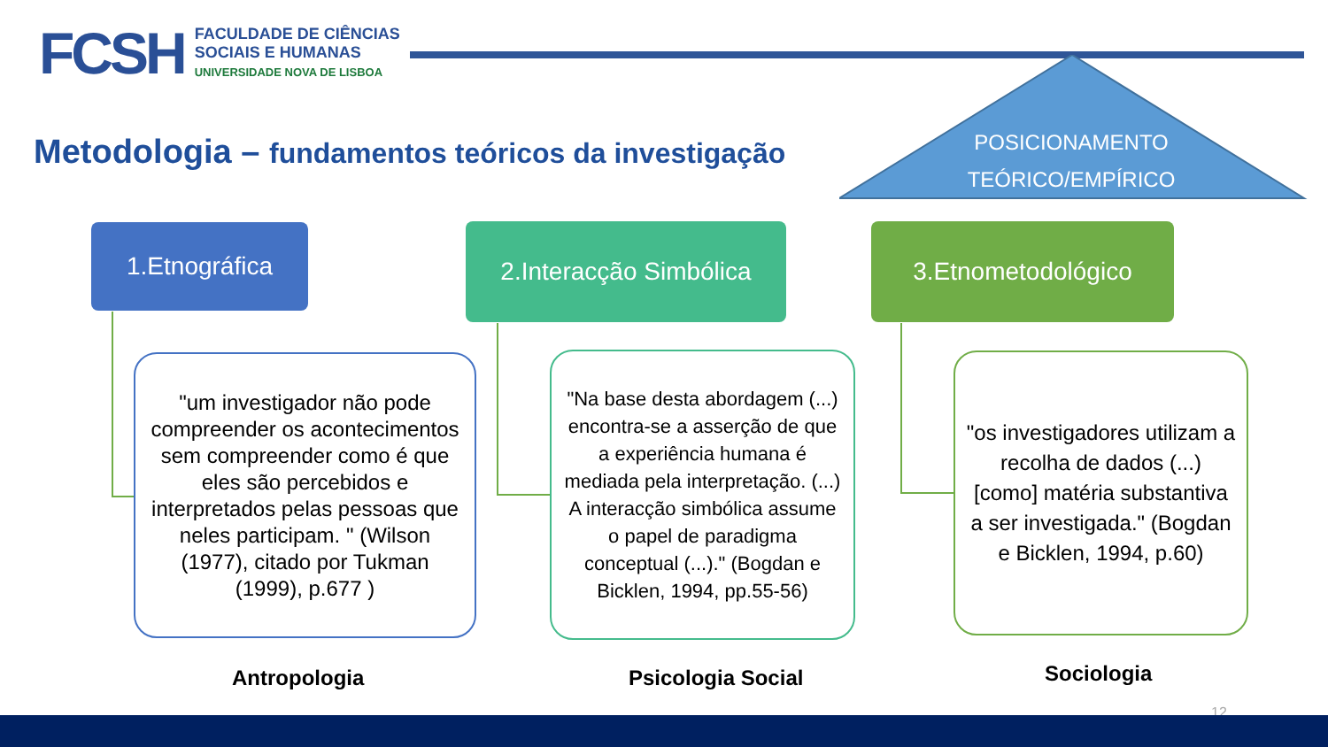FCSH
FACULDADE DE CIÊNCIAS
SOCIAIS E HUMANAS
UNIVERSIDADE NOVA DE LISBOA
POSICIONAMENTO TEÓRICO/EMPÍRICO
Metodologia – fundamentos teóricos da investigação
1.Etnográfica
2.Interacção Simbólica
3.Etnometodológico
"um investigador não pode compreender os acontecimentos sem compreender como é que eles são percebidos e interpretados pelas pessoas que neles participam. " (Wilson (1977), citado por Tukman (1999), p.677 )
"Na base desta abordagem (...) encontra-se a asserção de que a experiência humana é mediada pela interpretação. (...) A interacção simbólica assume o papel de paradigma conceptual (...)." (Bogdan e Bicklen, 1994, pp.55-56)
"os investigadores utilizam a recolha de dados (...) [como] matéria substantiva a ser investigada." (Bogdan e Bicklen, 1994, p.60)
Antropologia Psicologia Social Sociologia
12